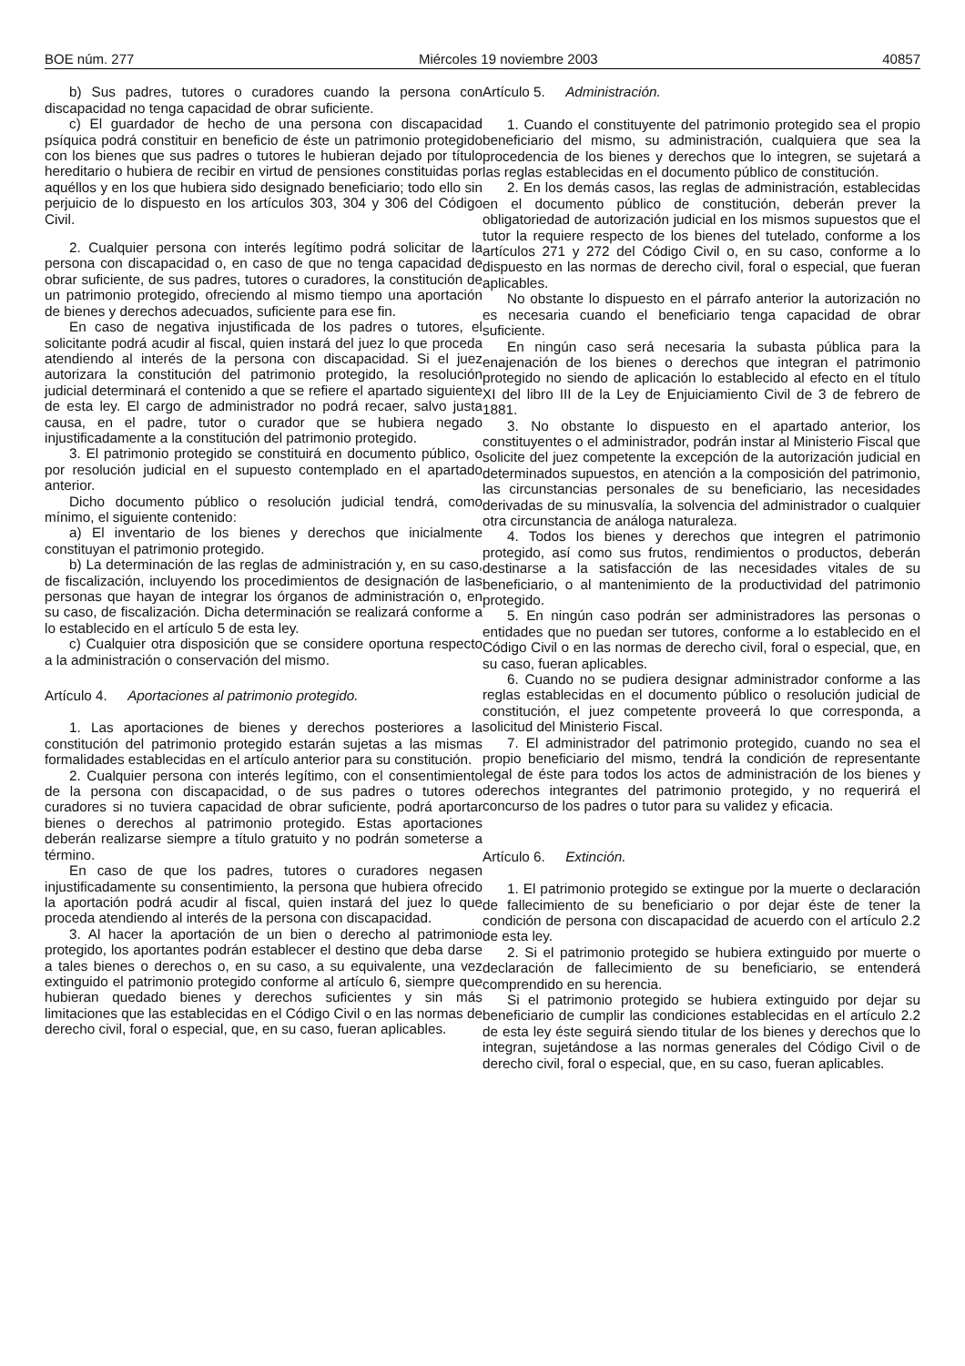BOE núm. 277 Miércoles 19 noviembre 2003 40857
b) Sus padres, tutores o curadores cuando la persona con discapacidad no tenga capacidad de obrar suficiente.
c) El guardador de hecho de una persona con discapacidad psíquica podrá constituir en beneficio de éste un patrimonio protegido con los bienes que sus padres o tutores le hubieran dejado por título hereditario o hubiera de recibir en virtud de pensiones constituidas por aquéllos y en los que hubiera sido designado beneficiario; todo ello sin perjuicio de lo dispuesto en los artículos 303, 304 y 306 del Código Civil.
2. Cualquier persona con interés legítimo podrá solicitar de la persona con discapacidad o, en caso de que no tenga capacidad de obrar suficiente, de sus padres, tutores o curadores, la constitución de un patrimonio protegido, ofreciendo al mismo tiempo una aportación de bienes y derechos adecuados, suficiente para ese fin.
En caso de negativa injustificada de los padres o tutores, el solicitante podrá acudir al fiscal, quien instará del juez lo que proceda atendiendo al interés de la persona con discapacidad. Si el juez autorizara la constitución del patrimonio protegido, la resolución judicial determinará el contenido a que se refiere el apartado siguiente de esta ley. El cargo de administrador no podrá recaer, salvo justa causa, en el padre, tutor o curador que se hubiera negado injustificadamente a la constitución del patrimonio protegido.
3. El patrimonio protegido se constituirá en documento público, o por resolución judicial en el supuesto contemplado en el apartado anterior.
Dicho documento público o resolución judicial tendrá, como mínimo, el siguiente contenido:
a) El inventario de los bienes y derechos que inicialmente constituyan el patrimonio protegido.
b) La determinación de las reglas de administración y, en su caso, de fiscalización, incluyendo los procedimientos de designación de las personas que hayan de integrar los órganos de administración o, en su caso, de fiscalización. Dicha determinación se realizará conforme a lo establecido en el artículo 5 de esta ley.
c) Cualquier otra disposición que se considere oportuna respecto a la administración o conservación del mismo.
Artículo 4. Aportaciones al patrimonio protegido.
1. Las aportaciones de bienes y derechos posteriores a la constitución del patrimonio protegido estarán sujetas a las mismas formalidades establecidas en el artículo anterior para su constitución.
2. Cualquier persona con interés legítimo, con el consentimiento de la persona con discapacidad, o de sus padres o tutores o curadores si no tuviera capacidad de obrar suficiente, podrá aportar bienes o derechos al patrimonio protegido. Estas aportaciones deberán realizarse siempre a título gratuito y no podrán someterse a término.
En caso de que los padres, tutores o curadores negasen injustificadamente su consentimiento, la persona que hubiera ofrecido la aportación podrá acudir al fiscal, quien instará del juez lo que proceda atendiendo al interés de la persona con discapacidad.
3. Al hacer la aportación de un bien o derecho al patrimonio protegido, los aportantes podrán establecer el destino que deba darse a tales bienes o derechos o, en su caso, a su equivalente, una vez extinguido el patrimonio protegido conforme al artículo 6, siempre que hubieran quedado bienes y derechos suficientes y sin más limitaciones que las establecidas en el Código Civil o en las normas de derecho civil, foral o especial, que, en su caso, fueran aplicables.
Artículo 5. Administración.
1. Cuando el constituyente del patrimonio protegido sea el propio beneficiario del mismo, su administración, cualquiera que sea la procedencia de los bienes y derechos que lo integren, se sujetará a las reglas establecidas en el documento público de constitución.
2. En los demás casos, las reglas de administración, establecidas en el documento público de constitución, deberán prever la obligatoriedad de autorización judicial en los mismos supuestos que el tutor la requiere respecto de los bienes del tutelado, conforme a los artículos 271 y 272 del Código Civil o, en su caso, conforme a lo dispuesto en las normas de derecho civil, foral o especial, que fueran aplicables.
No obstante lo dispuesto en el párrafo anterior la autorización no es necesaria cuando el beneficiario tenga capacidad de obrar suficiente.
En ningún caso será necesaria la subasta pública para la enajenación de los bienes o derechos que integran el patrimonio protegido no siendo de aplicación lo establecido al efecto en el título XI del libro III de la Ley de Enjuiciamiento Civil de 3 de febrero de 1881.
3. No obstante lo dispuesto en el apartado anterior, los constituyentes o el administrador, podrán instar al Ministerio Fiscal que solicite del juez competente la excepción de la autorización judicial en determinados supuestos, en atención a la composición del patrimonio, las circunstancias personales de su beneficiario, las necesidades derivadas de su minusvalía, la solvencia del administrador o cualquier otra circunstancia de análoga naturaleza.
4. Todos los bienes y derechos que integren el patrimonio protegido, así como sus frutos, rendimientos o productos, deberán destinarse a la satisfacción de las necesidades vitales de su beneficiario, o al mantenimiento de la productividad del patrimonio protegido.
5. En ningún caso podrán ser administradores las personas o entidades que no puedan ser tutores, conforme a lo establecido en el Código Civil o en las normas de derecho civil, foral o especial, que, en su caso, fueran aplicables.
6. Cuando no se pudiera designar administrador conforme a las reglas establecidas en el documento público o resolución judicial de constitución, el juez competente proveerá lo que corresponda, a solicitud del Ministerio Fiscal.
7. El administrador del patrimonio protegido, cuando no sea el propio beneficiario del mismo, tendrá la condición de representante legal de éste para todos los actos de administración de los bienes y derechos integrantes del patrimonio protegido, y no requerirá el concurso de los padres o tutor para su validez y eficacia.
Artículo 6. Extinción.
1. El patrimonio protegido se extingue por la muerte o declaración de fallecimiento de su beneficiario o por dejar éste de tener la condición de persona con discapacidad de acuerdo con el artículo 2.2 de esta ley.
2. Si el patrimonio protegido se hubiera extinguido por muerte o declaración de fallecimiento de su beneficiario, se entenderá comprendido en su herencia.
Si el patrimonio protegido se hubiera extinguido por dejar su beneficiario de cumplir las condiciones establecidas en el artículo 2.2 de esta ley éste seguirá siendo titular de los bienes y derechos que lo integran, sujetándose a las normas generales del Código Civil o de derecho civil, foral o especial, que, en su caso, fueran aplicables.